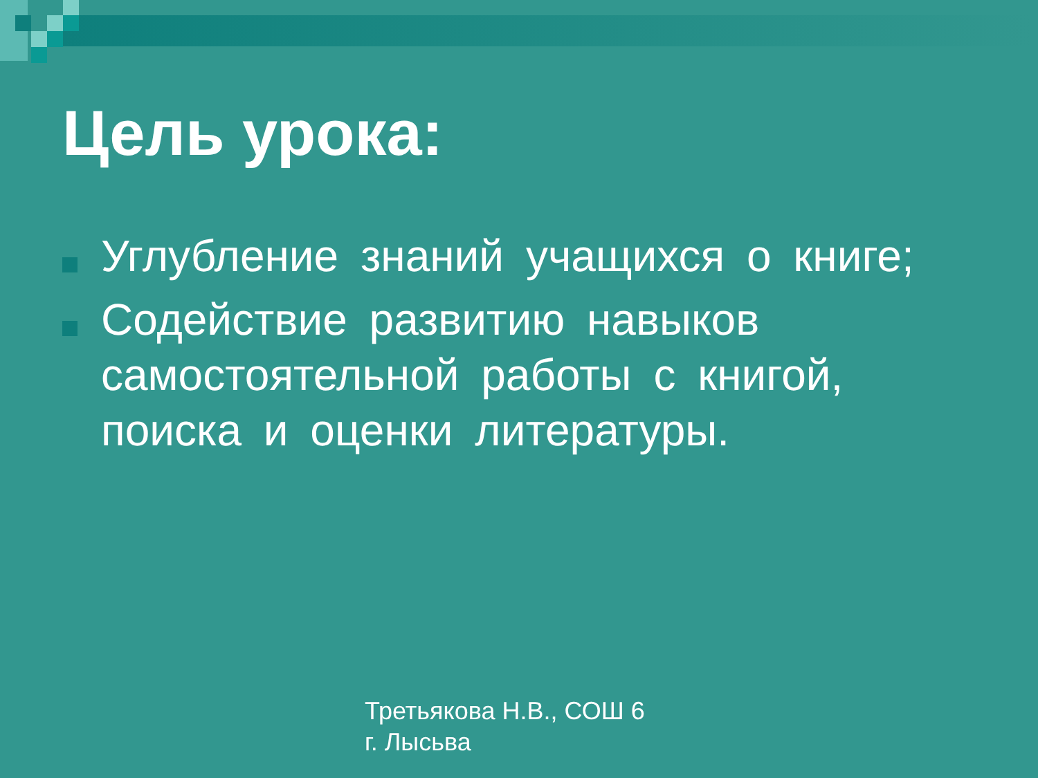Цель урока:
Углубление знаний учащихся о книге;
Содействие развитию навыков самостоятельной работы с книгой, поиска и оценки литературы.
Третьякова Н.В., СОШ 6
г. Лысьва